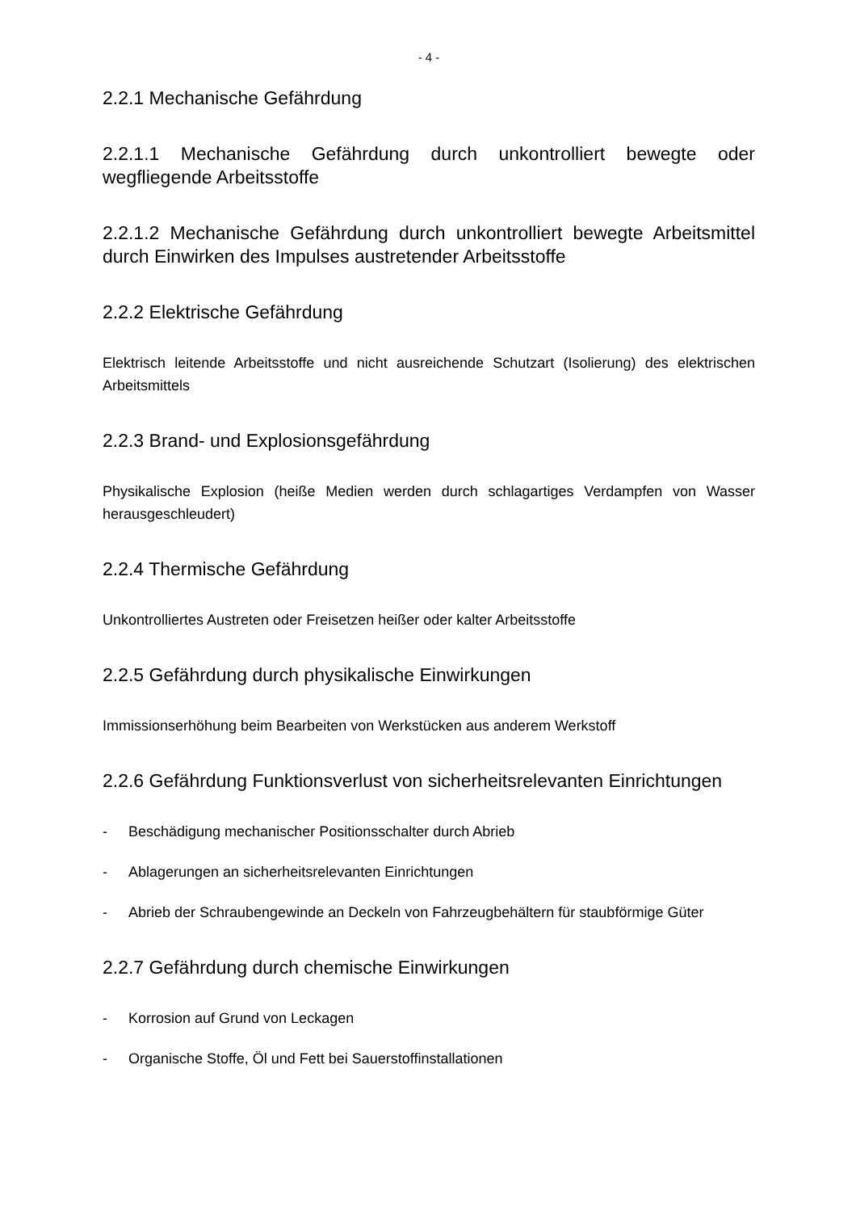- 4 -
2.2.1 Mechanische Gefährdung
2.2.1.1 Mechanische Gefährdung durch unkontrolliert bewegte oder wegfliegende Arbeitsstoffe
2.2.1.2 Mechanische Gefährdung durch unkontrolliert bewegte Arbeitsmittel durch Einwirken des Impulses austretender Arbeitsstoffe
2.2.2 Elektrische Gefährdung
Elektrisch leitende Arbeitsstoffe und nicht ausreichende Schutzart (Isolierung) des elektrischen Arbeitsmittels
2.2.3 Brand- und Explosionsgefährdung
Physikalische Explosion (heiße Medien werden durch schlagartiges Verdampfen von Wasser herausgeschleudert)
2.2.4 Thermische Gefährdung
Unkontrolliertes Austreten oder Freisetzen heißer oder kalter Arbeitsstoffe
2.2.5 Gefährdung durch physikalische Einwirkungen
Immissionserhöhung beim Bearbeiten von Werkstücken aus anderem Werkstoff
2.2.6 Gefährdung Funktionsverlust von sicherheitsrelevanten Einrichtungen
- Beschädigung mechanischer Positionsschalter durch Abrieb
- Ablagerungen an sicherheitsrelevanten Einrichtungen
- Abrieb der Schraubengewinde an Deckeln von Fahrzeugbehältern für staubförmige Güter
2.2.7 Gefährdung durch chemische Einwirkungen
- Korrosion auf Grund von Leckagen
- Organische Stoffe, Öl und Fett bei Sauerstoffinstallationen